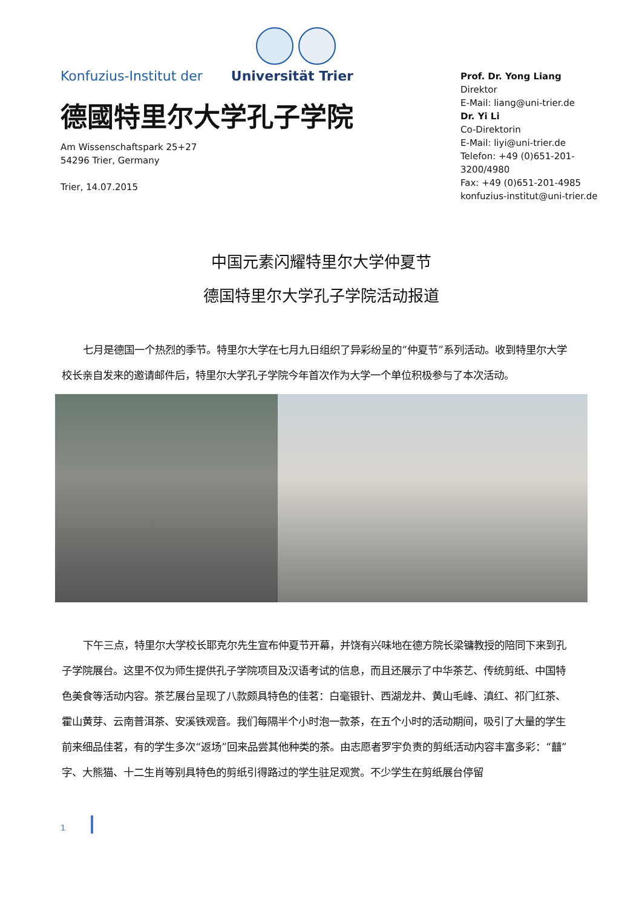Konfuzius-Institut der Universität Trier
德國特里尔大学孔子学院
Am Wissenschaftspark 25+27
54296 Trier, Germany
Trier, 14.07.2015
Prof. Dr. Yong Liang
Direktor
E-Mail: liang@uni-trier.de
Dr. Yi Li
Co-Direktorin
E-Mail: liyi@uni-trier.de
Telefon: +49 (0)651-201-3200/4980
Fax: +49 (0)651-201-4985
konfuzius-institut@uni-trier.de
中国元素闪耀特里尔大学仲夏节
德国特里尔大学孔子学院活动报道
七月是德国一个热烈的季节。特里尔大学在七月九日组织了异彩纷呈的“仲夏节”系列活动。收到特里尔大学校长亲自发来的邀请邮件后，特里尔大学孔子学院今年首次作为大学一个单位积极参与了本次活动。
下午三点，特里尔大学校长耶克尔先生宣布仲夏节开幕，并饶有兴味地在德方院长梁镛教授的陪同下来到孔子学院展台。这里不仅为师生提供孔子学院项目及汉语考试的信息，而且还展示了中华茶艺、传统剪纸、中国特色美食等活动内容。茶艺展台呈现了八款颇具特色的佳茗：白毫银针、西湖龙井、黄山毛峰、滇红、祁门红茶、霍山黄芽、云南普洱茶、安溪铁观音。我们每隔半个小时泡一款茶，在五个小时的活动期间，吸引了大量的学生前来细品佳茗，有的学生多次“返场”回来品尝其他种类的茶。由志愿者罗宇负责的剪纸活动内容丰富多彩：“囍”字、大熊猫、十二生肖等别具特色的剪纸引得路过的学生驻足观赏。不少学生在剪纸展台停留
1